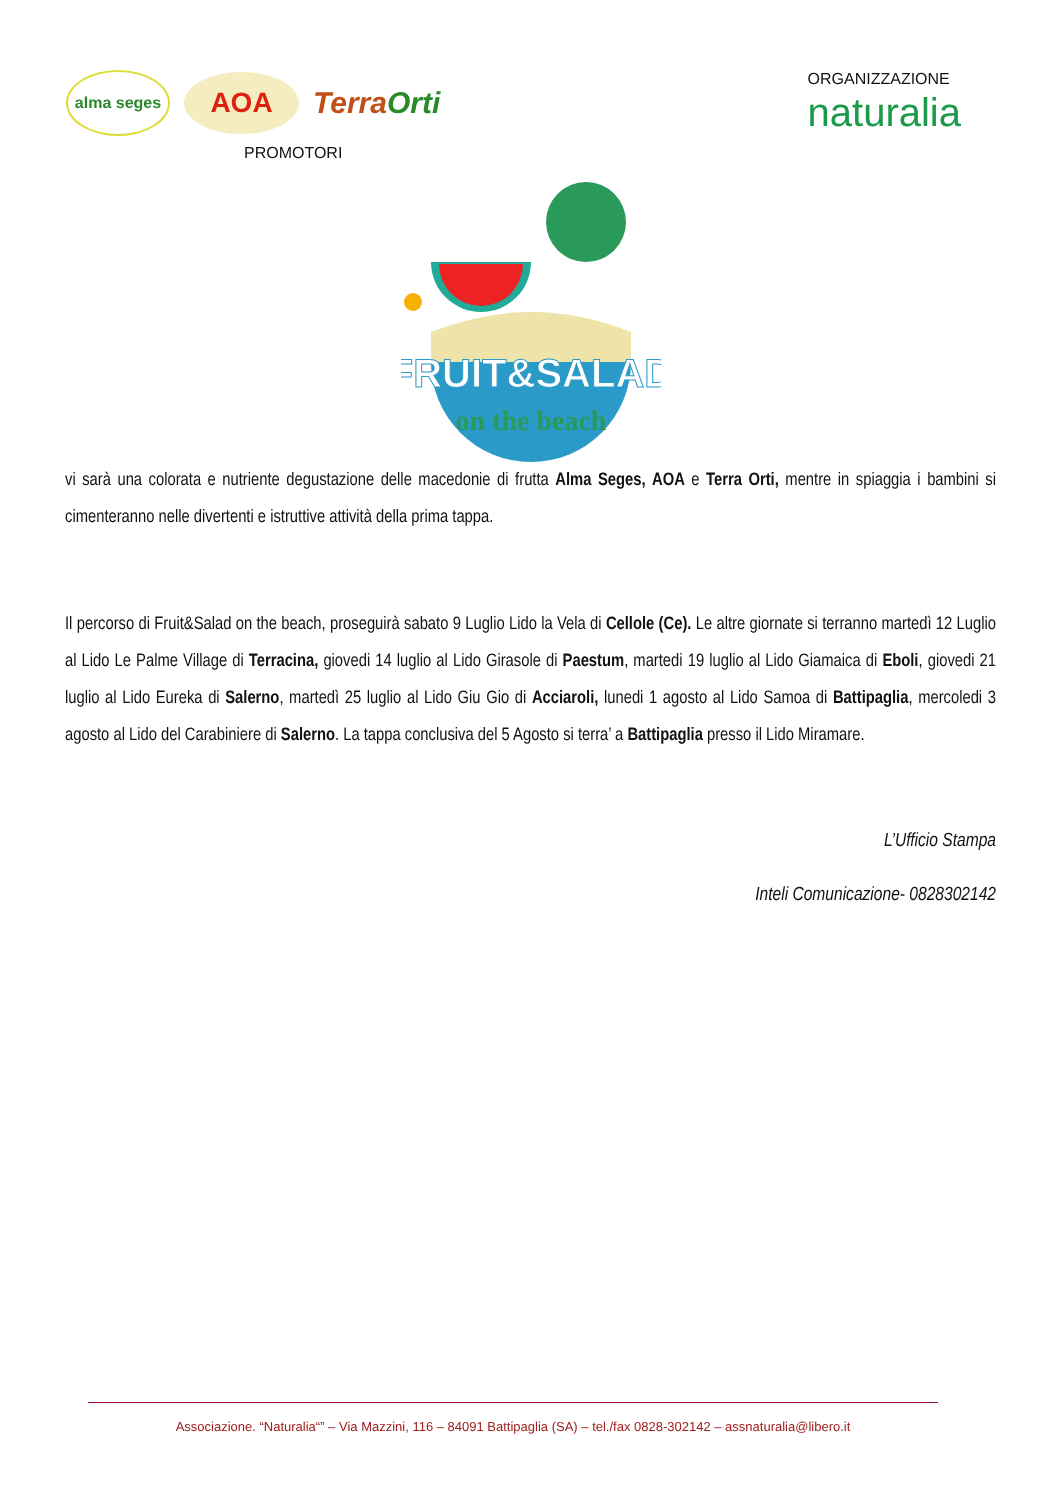alma seges
AOA
TerraOrti
PROMOTORI
ORGANIZZAZIONE
naturalia
FRUIT&SALAD
on the beach
vi sarà una colorata e nutriente degustazione delle macedonie di frutta Alma Seges, AOA e Terra Orti, mentre in spiaggia i bambini si cimenteranno nelle divertenti e istruttive attività della prima tappa.
Il percorso di Fruit&Salad on the beach, proseguirà sabato 9 Luglio Lido la Vela di Cellole (Ce). Le altre giornate si terranno martedì 12 Luglio al Lido Le Palme Village di Terracina, giovedi 14 luglio al Lido Girasole di Paestum, martedi 19 luglio al Lido Giamaica di Eboli, giovedi 21 luglio al Lido Eureka di Salerno, martedì 25 luglio al Lido Giu Gio di Acciaroli, lunedi 1 agosto al Lido Samoa di Battipaglia, mercoledi 3 agosto al Lido del Carabiniere di Salerno. La tappa conclusiva del 5 Agosto si terra’ a Battipaglia presso il Lido Miramare.
L’Ufficio Stampa
Inteli Comunicazione- 0828302142
Associazione. “Naturalia“” – Via Mazzini, 116 – 84091 Battipaglia (SA) – tel./fax 0828-302142 – assnaturalia@libero.it